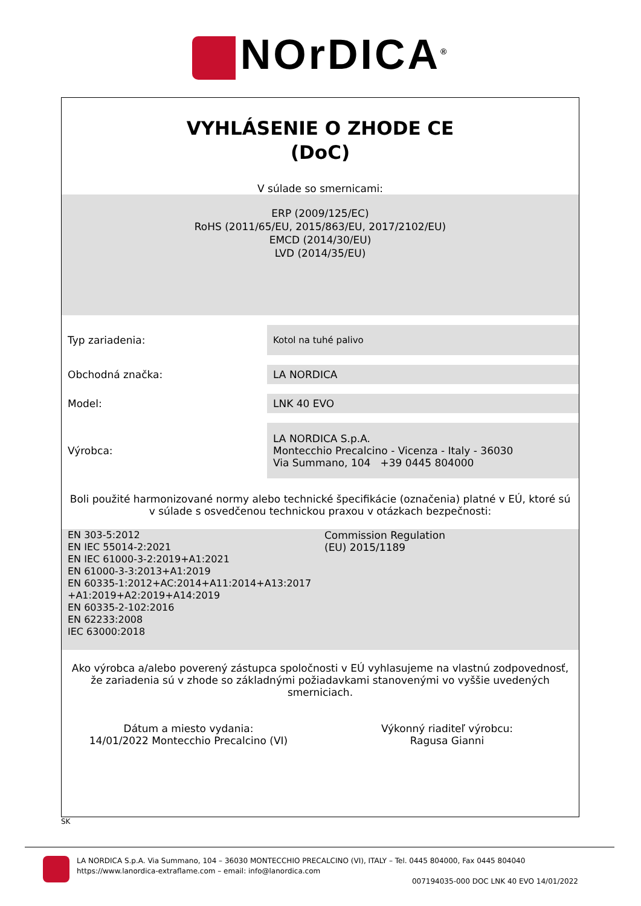NOrDICA<sup>®</sup>
VYHLÁSENIE O ZHODE CE
(DoC)
V súlade so smernicami:
ERP (2009/125/EC)
RoHS (2011/65/EU, 2015/863/EU, 2017/2102/EU)
EMCD (2014/30/EU)
LVD (2014/35/EU)
| Typ zariadenia: | Kotol na tuhé palivo |
| Obchodná značka: | LA NORDICA |
| Model: | LNK 40 EVO |
| Výrobca: | LA NORDICA S.p.A. Montecchio Precalcino - Vicenza - Italy - 36030 Via Summano, 104 +39 0445 804000 |
Boli použité harmonizované normy alebo technické špecifikácie (označenia) platné v EÚ, ktoré sú v súlade s osvedčenou technickou praxou v otázkach bezpečnosti:
EN 303-5:2012
EN IEC 55014-2:2021
EN IEC 61000-3-2:2019+A1:2021
EN 61000-3-3:2013+A1:2019
EN 60335-1:2012+AC:2014+A11:2014+A13:2017
+A1:2019+A2:2019+A14:2019
EN 60335-2-102:2016
EN 62233:2008
IEC 63000:2018
Commission Regulation
(EU) 2015/1189
Ako výrobca a/alebo poverený zástupca spoločnosti v EÚ vyhlasujeme na vlastnú zodpovednosť, že zariadenia sú v zhode so základnými požiadavkami stanovenými vo vyššie uvedených smerniciach.
Dátum a miesto vydania:
14/01/2022 Montecchio Precalcino (VI)
Výkonný riaditeľ výrobcu:
Ragusa Gianni
SK
LA NORDICA S.p.A. Via Summano, 104 – 36030 MONTECCHIO PRECALCINO (VI), ITALY – Tel. 0445 804000, Fax 0445 804040
https://www.lanordica-extraflame.com – email: info@lanordica.com
007194035-000 DOC LNK 40 EVO 14/01/2022